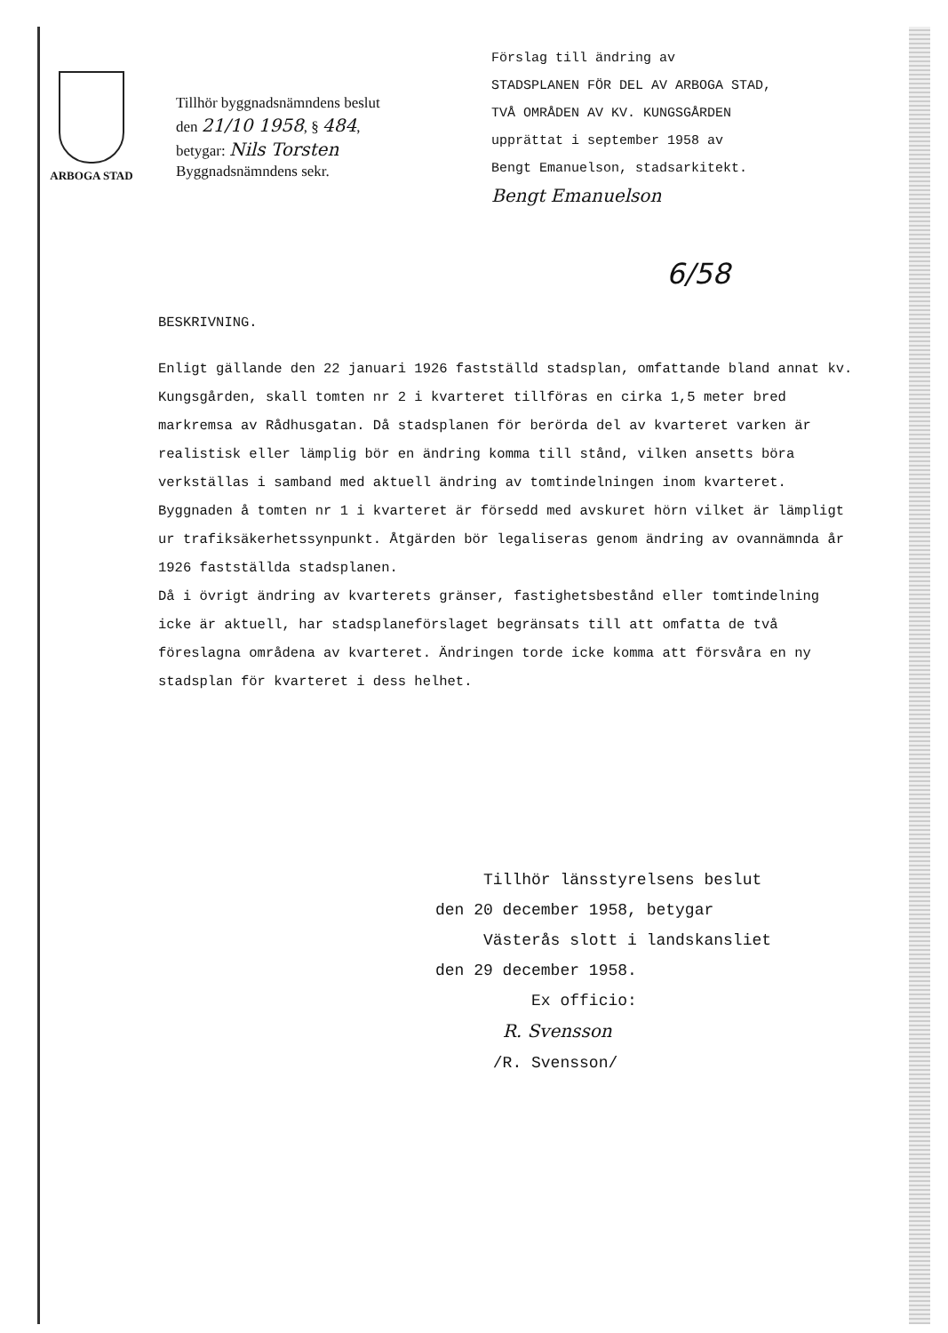ARBOGA STAD
Tillhör byggnadsnämndens beslut
den 21/10 1958, § 484,
betygar: Nils Torsten
Byggnadsnämndens sekr.
Förslag till ändring av
STADSPLANEN FÖR DEL AV ARBOGA STAD,
TVÅ OMRÅDEN AV KV. KUNGSGÅRDEN
upprättat i september 1958 av
Bengt Emanuelson, stadsarkitekt.
Bengt Emanuelson
6/58
BESKRIVNING.
Enligt gällande den 22 januari 1926 fastställd stadsplan, omfattande bland annat kv. Kungsgården, skall tomten nr 2 i kvarteret tillföras en cirka 1,5 meter bred markremsa av Rådhusgatan. Då stadsplanen för berörda del av kvarteret varken är realistisk eller lämplig bör en ändring komma till stånd, vilken ansetts böra verkställas i samband med aktuell ändring av tomtindelningen inom kvarteret.
Byggnaden å tomten nr 1 i kvarteret är försedd med avskuret hörn vilket är lämpligt ur trafiksäkerhetssynpunkt. Åtgärden bör legaliseras genom ändring av ovannämnda år 1926 fastställda stadsplanen.
Då i övrigt ändring av kvarterets gränser, fastighetsbestånd eller tomtindelning icke är aktuell, har stadsplaneförslaget begränsats till att omfatta de två föreslagna områdena av kvarteret. Ändringen torde icke komma att försvåra en ny stadsplan för kvarteret i dess helhet.
Tillhör länsstyrelsens beslut
den 20 december 1958, betygar
Västerås slott i landskansliet
den 29 december 1958.
Ex officio:
R. Svensson
/R. Svensson/